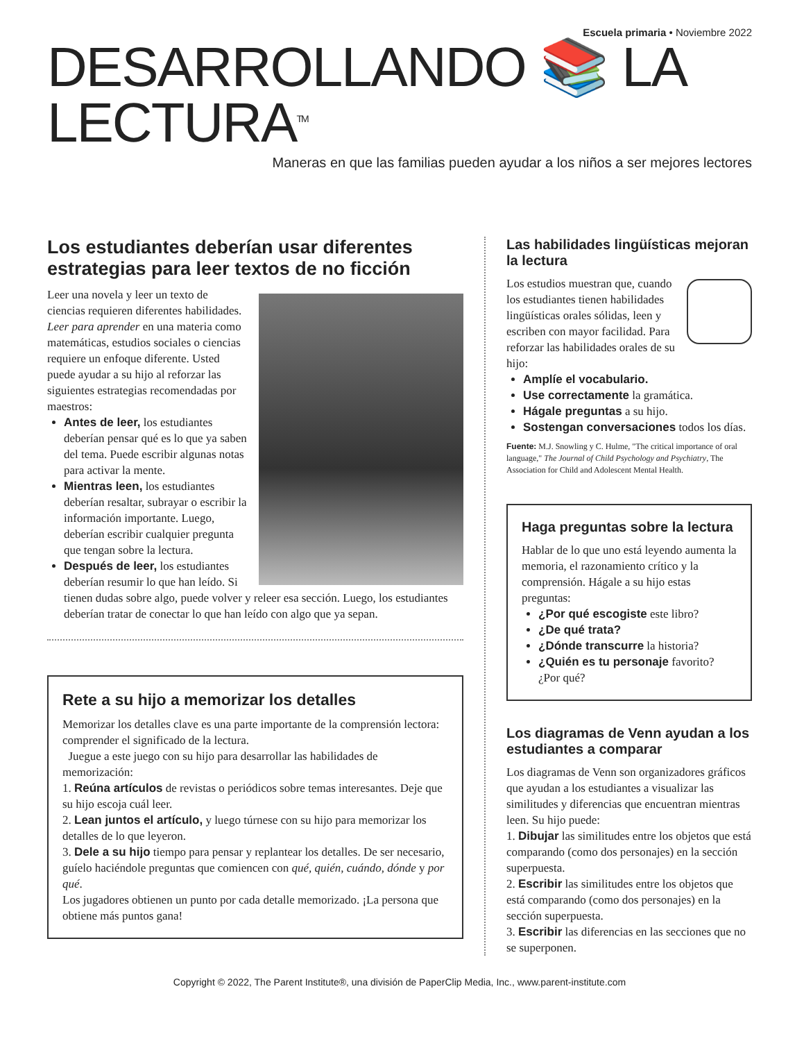Escuela primaria • Noviembre 2022
DESARROLLANDO 📚 LA LECTURA<sup>TM</sup>
Maneras en que las familias pueden ayudar a los niños a ser mejores lectores
Los estudiantes deberían usar diferentes estrategias para leer textos de no ficción
Leer una novela y leer un texto de ciencias requieren diferentes habilidades. Leer para aprender en una materia como matemáticas, estudios sociales o ciencias requiere un enfoque diferente. Usted puede ayudar a su hijo al reforzar las siguientes estrategias recomendadas por maestros:
Antes de leer, los estudiantes deberían pensar qué es lo que ya saben del tema. Puede escribir algunas notas para activar la mente.
Mientras leen, los estudiantes deberían resaltar, subrayar o escribir la información importante. Luego, deberían escribir cualquier pregunta que tengan sobre la lectura.
Después de leer, los estudiantes deberían resumir lo que han leído. Si tienen dudas sobre algo, puede volver y releer esa sección. Luego, los estudiantes deberían tratar de conectar lo que han leído con algo que ya sepan.
Rete a su hijo a memorizar los detalles
Memorizar los detalles clave es una parte importante de la comprensión lectora: comprender el significado de la lectura.
Juegue a este juego con su hijo para desarrollar las habilidades de memorización:
1. Reúna artículos de revistas o periódicos sobre temas interesantes. Deje que su hijo escoja cuál leer.
2. Lean juntos el artículo, y luego túrnese con su hijo para memorizar los detalles de lo que leyeron.
3. Dele a su hijo tiempo para pensar y replantear los detalles. De ser necesario, guíelo haciéndole preguntas que comiencen con qué, quién, cuándo, dónde y por qué.
Los jugadores obtienen un punto por cada detalle memorizado. ¡La persona que obtiene más puntos gana!
Las habilidades lingüísticas mejoran la lectura
Los estudios muestran que, cuando los estudiantes tienen habilidades lingüísticas orales sólidas, leen y escriben con mayor facilidad. Para reforzar las habilidades orales de su hijo:
Amplíe el vocabulario.
Use correctamente la gramática.
Hágale preguntas a su hijo.
Sostengan conversaciones todos los días.
Fuente: M.J. Snowling y C. Hulme, "The critical importance of oral language," The Journal of Child Psychology and Psychiatry, The Association for Child and Adolescent Mental Health.
Haga preguntas sobre la lectura
Hablar de lo que uno está leyendo aumenta la memoria, el razonamiento crítico y la comprensión. Hágale a su hijo estas preguntas:
¿Por qué escogiste este libro?
¿De qué trata?
¿Dónde transcurre la historia?
¿Quién es tu personaje favorito? ¿Por qué?
Los diagramas de Venn ayudan a los estudiantes a comparar
Los diagramas de Venn son organizadores gráficos que ayudan a los estudiantes a visualizar las similitudes y diferencias que encuentran mientras leen. Su hijo puede:
1. Dibujar las similitudes entre los objetos que está comparando (como dos personajes) en la sección superpuesta.
2. Escribir las similitudes entre los objetos que está comparando (como dos personajes) en la sección superpuesta.
3. Escribir las diferencias en las secciones que no se superponen.
Copyright © 2022, The Parent Institute®, una división de PaperClip Media, Inc., www.parent-institute.com